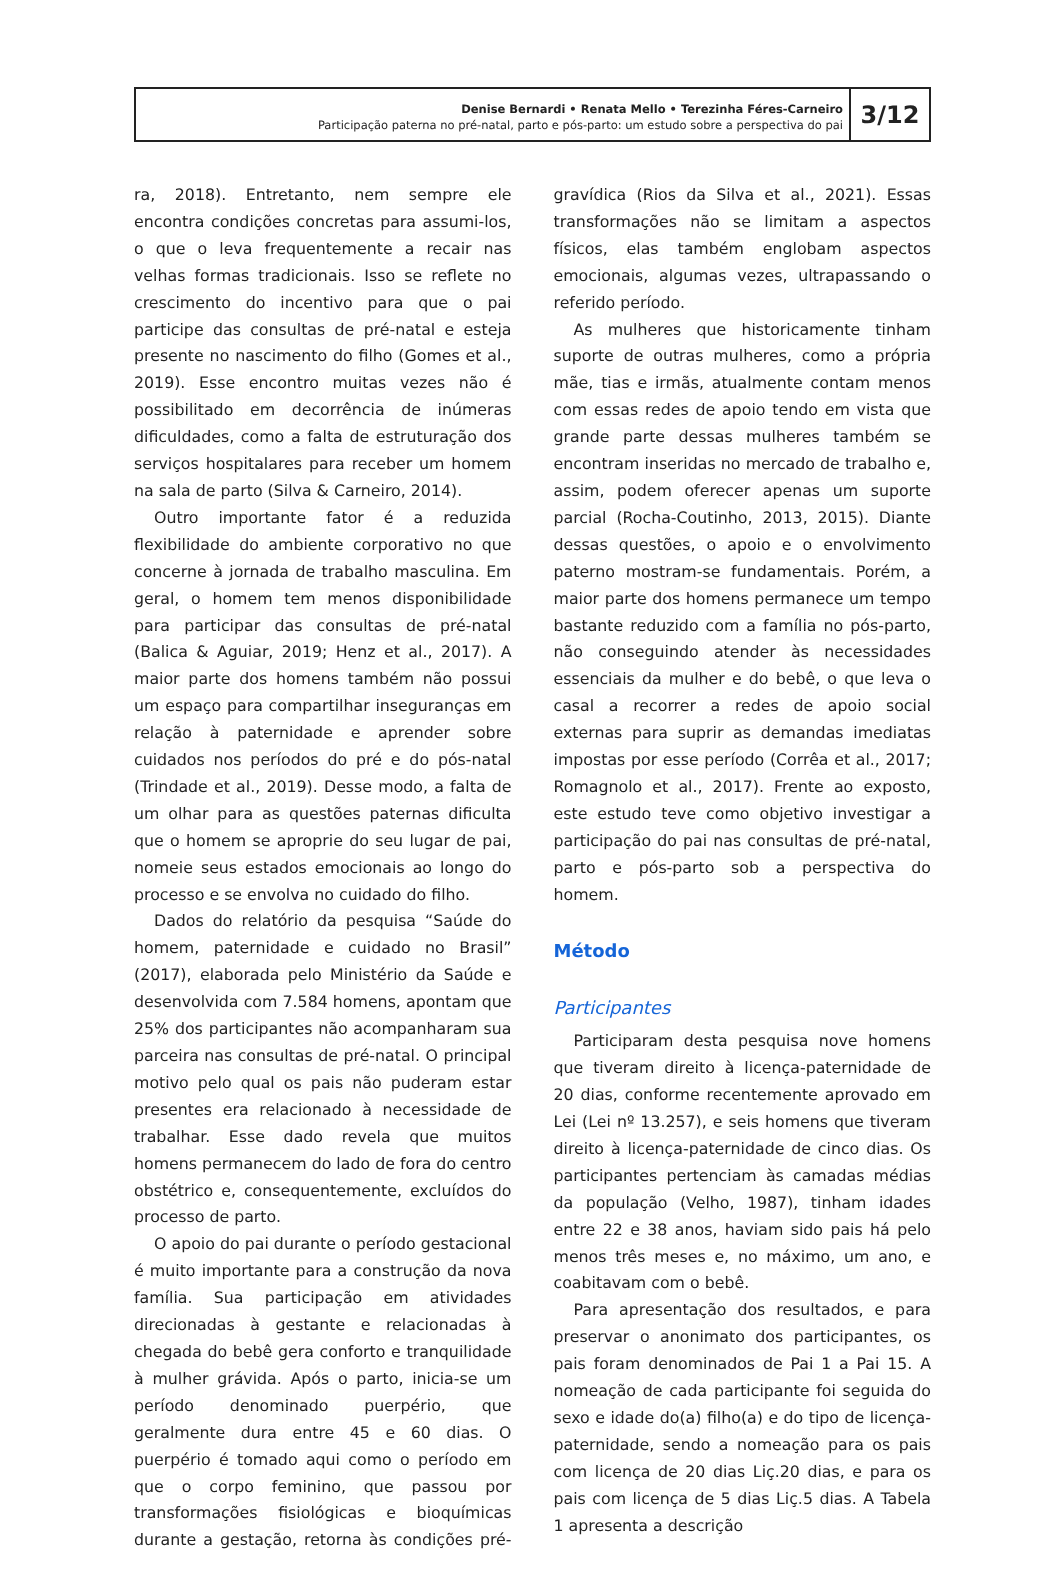Denise Bernardi • Renata Mello • Terezinha Féres-Carneiro
Participação paterna no pré-natal, parto e pós-parto: um estudo sobre a perspectiva do pai
3/12
ra, 2018). Entretanto, nem sempre ele encontra condições concretas para assumi-los, o que o leva frequentemente a recair nas velhas formas tradicionais. Isso se reflete no crescimento do incentivo para que o pai participe das consultas de pré-natal e esteja presente no nascimento do filho (Gomes et al., 2019). Esse encontro muitas vezes não é possibilitado em decorrência de inúmeras dificuldades, como a falta de estruturação dos serviços hospitalares para receber um homem na sala de parto (Silva & Carneiro, 2014).
Outro importante fator é a reduzida flexibilidade do ambiente corporativo no que concerne à jornada de trabalho masculina. Em geral, o homem tem menos disponibilidade para participar das consultas de pré-natal (Balica & Aguiar, 2019; Henz et al., 2017). A maior parte dos homens também não possui um espaço para compartilhar inseguranças em relação à paternidade e aprender sobre cuidados nos períodos do pré e do pós-natal (Trindade et al., 2019). Desse modo, a falta de um olhar para as questões paternas dificulta que o homem se aproprie do seu lugar de pai, nomeie seus estados emocionais ao longo do processo e se envolva no cuidado do filho.
Dados do relatório da pesquisa “Saúde do homem, paternidade e cuidado no Brasil” (2017), elaborada pelo Ministério da Saúde e desenvolvida com 7.584 homens, apontam que 25% dos participantes não acompanharam sua parceira nas consultas de pré-natal. O principal motivo pelo qual os pais não puderam estar presentes era relacionado à necessidade de trabalhar. Esse dado revela que muitos homens permanecem do lado de fora do centro obstétrico e, consequentemente, excluídos do processo de parto.
O apoio do pai durante o período gestacional é muito importante para a construção da nova família. Sua participação em atividades direcionadas à gestante e relacionadas à chegada do bebê gera conforto e tranquilidade à mulher grávida. Após o parto, inicia-se um período denominado puerpério, que geralmente dura entre 45 e 60 dias. O puerpério é tomado aqui como o período em que o corpo feminino, que passou por transformações fisiológicas e bioquímicas durante a gestação, retorna às condições pré-gravídica (Rios da Silva et al., 2021). Essas transformações não se limitam a aspectos físicos, elas também englobam aspectos emocionais, algumas vezes, ultrapassando o referido período.
As mulheres que historicamente tinham suporte de outras mulheres, como a própria mãe, tias e irmãs, atualmente contam menos com essas redes de apoio tendo em vista que grande parte dessas mulheres também se encontram inseridas no mercado de trabalho e, assim, podem oferecer apenas um suporte parcial (Rocha-Coutinho, 2013, 2015). Diante dessas questões, o apoio e o envolvimento paterno mostram-se fundamentais. Porém, a maior parte dos homens permanece um tempo bastante reduzido com a família no pós-parto, não conseguindo atender às necessidades essenciais da mulher e do bebê, o que leva o casal a recorrer a redes de apoio social externas para suprir as demandas imediatas impostas por esse período (Corrêa et al., 2017; Romagnolo et al., 2017). Frente ao exposto, este estudo teve como objetivo investigar a participação do pai nas consultas de pré-natal, parto e pós-parto sob a perspectiva do homem.
Método
Participantes
Participaram desta pesquisa nove homens que tiveram direito à licença-paternidade de 20 dias, conforme recentemente aprovado em Lei (Lei nº 13.257), e seis homens que tiveram direito à licença-paternidade de cinco dias. Os participantes pertenciam às camadas médias da população (Velho, 1987), tinham idades entre 22 e 38 anos, haviam sido pais há pelo menos três meses e, no máximo, um ano, e coabitavam com o bebê.
Para apresentação dos resultados, e para preservar o anonimato dos participantes, os pais foram denominados de Pai 1 a Pai 15. A nomeação de cada participante foi seguida do sexo e idade do(a) filho(a) e do tipo de licença-paternidade, sendo a nomeação para os pais com licença de 20 dias Liç.20 dias, e para os pais com licença de 5 dias Liç.5 dias. A Tabela 1 apresenta a descrição